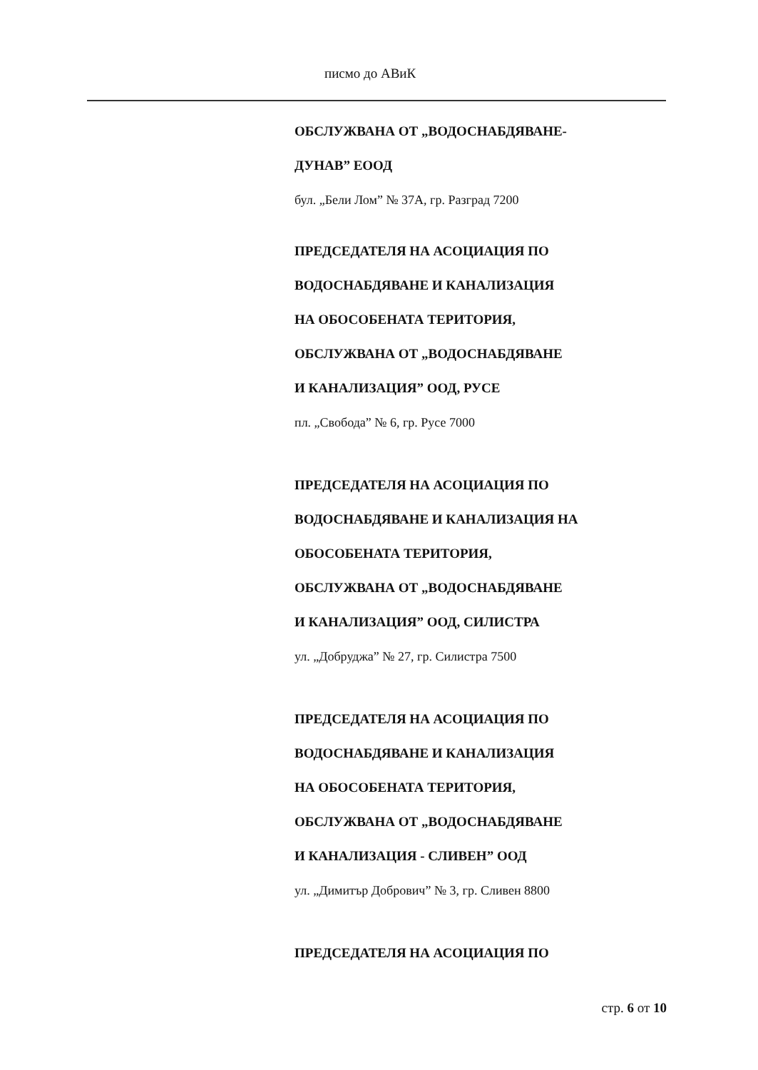писмо до АВиК
ОБСЛУЖВАНА ОТ „ВОДОСНАБДЯВАНЕ-
ДУНАВ” ЕООД
бул. „Бели Лом” № 37А, гр. Разград 7200
ПРЕДСЕДАТЕЛЯ НА АСОЦИАЦИЯ ПО
ВОДОСНАБДЯВАНЕ И КАНАЛИЗАЦИЯ
НА ОБОСОБЕНАТА ТЕРИТОРИЯ,
ОБСЛУЖВАНА ОТ „ВОДОСНАБДЯВАНЕ
И КАНАЛИЗАЦИЯ” ООД, РУСЕ
пл. „Свобода” № 6, гр. Русе 7000
ПРЕДСЕДАТЕЛЯ НА АСОЦИАЦИЯ ПО
ВОДОСНАБДЯВАНЕ И КАНАЛИЗАЦИЯ НА
ОБОСОБЕНАТА ТЕРИТОРИЯ,
ОБСЛУЖВАНА ОТ „ВОДОСНАБДЯВАНЕ
И КАНАЛИЗАЦИЯ” ООД, СИЛИСТРА
ул. „Добруджа” № 27, гр. Силистра 7500
ПРЕДСЕДАТЕЛЯ НА АСОЦИАЦИЯ ПО
ВОДОСНАБДЯВАНЕ И КАНАЛИЗАЦИЯ
НА ОБОСОБЕНАТА ТЕРИТОРИЯ,
ОБСЛУЖВАНА ОТ „ВОДОСНАБДЯВАНЕ
И КАНАЛИЗАЦИЯ - СЛИВЕН” ООД
ул. „Димитър Добрович” № 3, гр. Сливен 8800
ПРЕДСЕДАТЕЛЯ НА АСОЦИАЦИЯ ПО
стр. 6 от 10